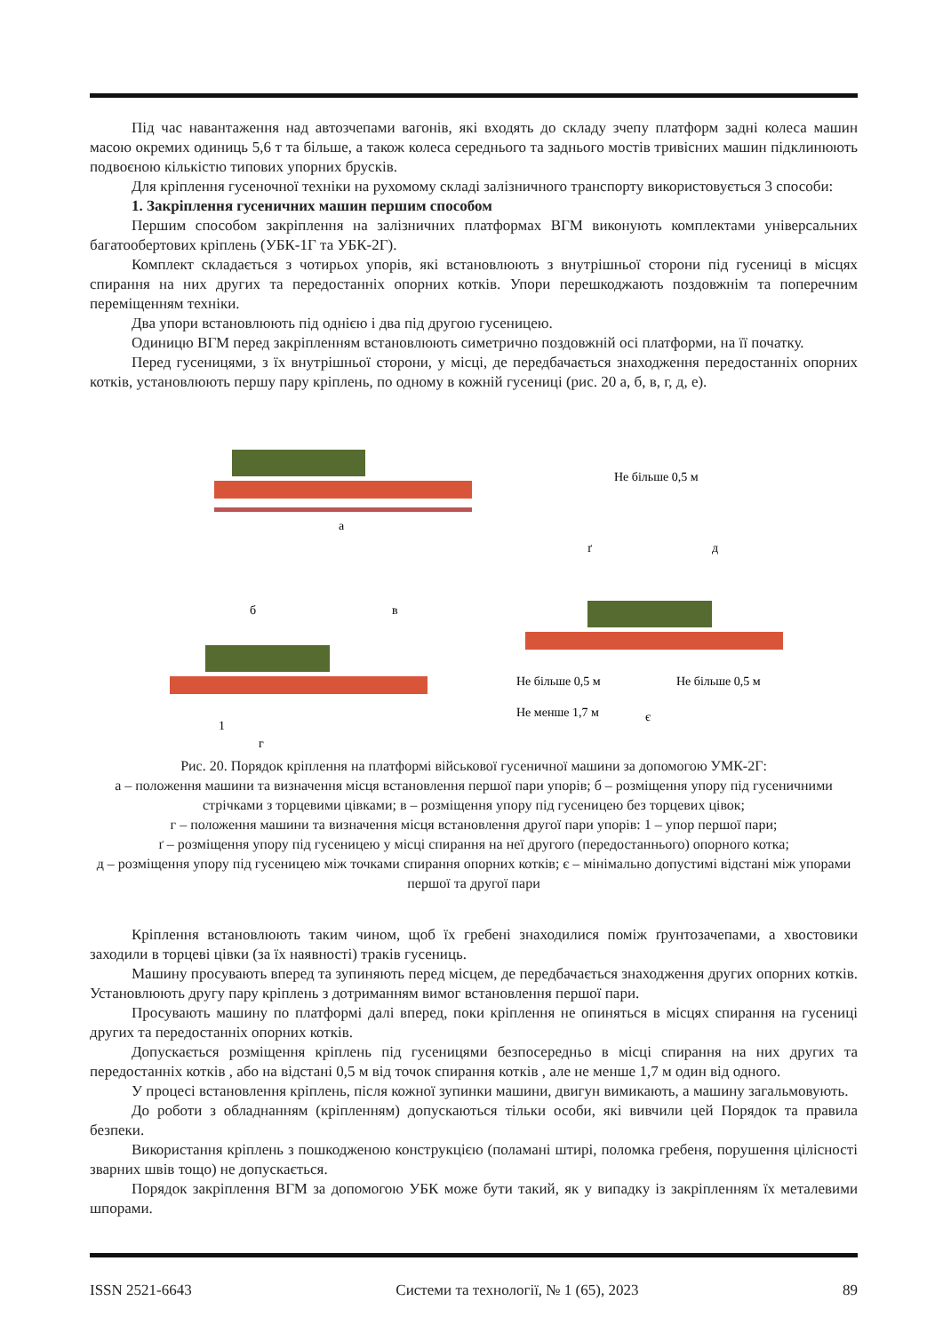Під час навантаження над автозчепами вагонів, які входять до складу зчепу платформ задні колеса машин масою окремих одиниць 5,6 т та більше, а також колеса середнього та заднього мостів тривісних машин підклинюють подвоєною кількістю типових упорних брусків.
Для кріплення гусеночної техніки на рухомому складі залізничного транспорту використовується 3 способи:
1. Закріплення гусеничних машин першим способом
Першим способом закріплення на залізничних платформах ВГМ виконують комплектами універсальних багатообертових кріплень (УБК-1Г та УБК-2Г).
Комплект складається з чотирьох упорів, які встановлюють з внутрішньої сторони під гусениці в місцях спирання на них других та передостанніх опорних котків. Упори перешкоджають поздовжнім та поперечним переміщенням техніки.
Два упори встановлюють під однією і два під другою гусеницею.
Одиницю ВГМ перед закріпленням встановлюють симетрично поздовжній осі платформи, на її початку.
Перед гусеницями, з їх внутрішньої сторони, у місці, де передбачається знаходження передостанніх опорних котків, установлюють першу пару кріплень, по одному в кожній гусениці (рис. 20 а, б, в, г, д, е).
а
б
в
г
1
Не більше 0,5 м
ґ
д
Не більше 0,5 м
Не більше 0,5 м
Не менше 1,7 м
є
Рис. 20. Порядок кріплення на платформі військової гусеничної машини за допомогою УМК-2Г:
а – положення машини та визначення місця встановлення першої пари упорів; б – розміщення упору під гусеничними стрічками з торцевими цівками; в – розміщення упору під гусеницею без торцевих цівок;
г – положення машини та визначення місця встановлення другої пари упорів: 1 – упор першої пари;
ґ – розміщення упору під гусеницею у місці спирання на неї другого (передостаннього) опорного котка;
д – розміщення упору під гусеницею між точками спирання опорних котків; є – мінімально допустимі відстані між упорами першої та другої пари
Кріплення встановлюють таким чином, щоб їх гребені знаходилися поміж ґрунтозачепами, а хвостовики заходили в торцеві цівки (за їх наявності) траків гусениць.
Машину просувають вперед та зупиняють перед місцем, де передбачається знаходження других опорних котків. Установлюють другу пару кріплень з дотриманням вимог встановлення першої пари.
Просувають машину по платформі далі вперед, поки кріплення не опиняться в місцях спирання на гусениці других та передостанніх опорних котків.
Допускається розміщення кріплень під гусеницями безпосередньо в місці спирання на них других та передостанніх котків , або на відстані 0,5 м від точок спирання котків , але не менше 1,7 м один від одного.
У процесі встановлення кріплень, після кожної зупинки машини, двигун вимикають, а машину загальмовують.
До роботи з обладнанням (кріпленням) допускаються тільки особи, які вивчили цей Порядок та правила безпеки.
Використання кріплень з пошкодженою конструкцією (поламані штирі, поломка гребеня, порушення цілісності зварних швів тощо) не допускається.
Порядок закріплення ВГМ за допомогою УБК може бути такий, як у випадку із закріпленням їх металевими шпорами.
ISSN 2521-6643 Системи та технології, № 1 (65), 2023 89